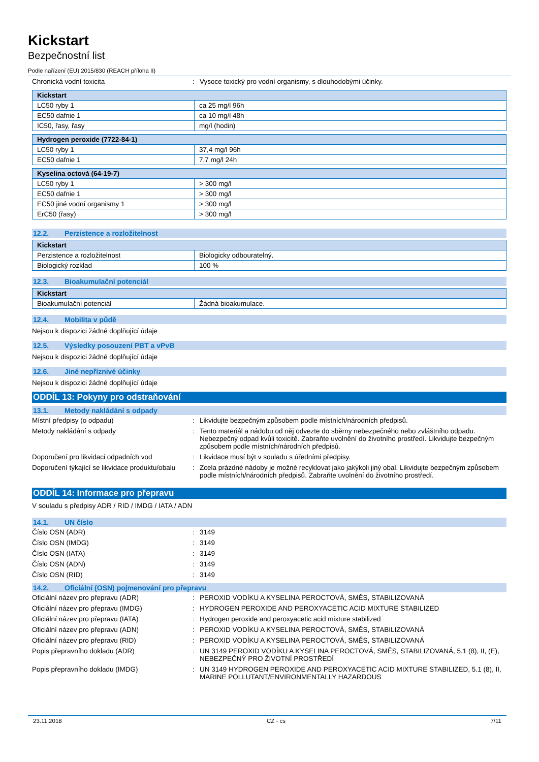Kickstart
Bezpečnostní list
Podle nařízení (EU) 2015/830 (REACH příloha II)
Chronická vodní toxicita : Vysoce toxický pro vodní organismy, s dlouhodobými účinky.
| Kickstart | |
| --- | --- |
| LC50 ryby 1 | ca 25 mg/l 96h |
| EC50 dafnie 1 | ca 10 mg/l 48h |
| IC50, řasy, řasy | mg/l (hodin) |
| Hydrogen peroxide (7722-84-1) | |
| --- | --- |
| LC50 ryby 1 | 37,4 mg/l 96h |
| EC50 dafnie 1 | 7,7 mg/l 24h |
| Kyselina octová (64-19-7) | |
| --- | --- |
| LC50 ryby 1 | > 300 mg/l |
| EC50 dafnie 1 | > 300 mg/l |
| EC50 jiné vodní organismy 1 | > 300 mg/l |
| ErC50 (řasy) | > 300 mg/l |
12.2. Perzistence a rozložitelnost
| Kickstart | |
| --- | --- |
| Perzistence a rozložitelnost | Biologicky odbouratelný. |
| Biologický rozklad | 100 % |
12.3. Bioakumulační potenciál
| Kickstart | |
| --- | --- |
| Bioakumulační potenciál | Žádná bioakumulace. |
12.4. Mobilita v půdě
Nejsou k dispozici žádné doplňující údaje
12.5. Výsledky posouzení PBT a vPvB
Nejsou k dispozici žádné doplňující údaje
12.6. Jiné nepříznivé účinky
Nejsou k dispozici žádné doplňující údaje
ODDÍL 13: Pokyny pro odstraňování
13.1. Metody nakládání s odpady
Místní předpisy (o odpadu) : Likvidujte bezpečným způsobem podle místních/národních předpisů.
Metody nakládání s odpady : Tento materiál a nádobu od něj odvezte do sběrny nebezpečného nebo zvláštního odpadu. Nebezpečný odpad kvůli toxicitě. Zabraňte uvolnění do životního prostředí. Likvidujte bezpečným způsobem podle místních/národních předpisů.
Doporučení pro likvidaci odpadních vod : Likvidace musí být v souladu s úředními předpisy.
Doporučení týkající se likvidace produktu/obalu
: Zcela prázdné nádoby je možné recyklovat jako jakýkoli jiný obal. Likvidujte bezpečným způsobem podle místních/národních předpisů. Zabraňte uvolnění do životního prostředí.
ODDÍL 14: Informace pro přepravu
V souladu s předpisy ADR / RID / IMDG / IATA / ADN
14.1. UN číslo
Číslo OSN (ADR) : 3149
Číslo OSN (IMDG) : 3149
Číslo OSN (IATA) : 3149
Číslo OSN (ADN) : 3149
Číslo OSN (RID) : 3149
14.2. Oficiální (OSN) pojmenování pro přepravu
Oficiální název pro přepravu (ADR) : PEROXID VODÍKU A KYSELINA PEROCTOVÁ, SMĚS, STABILIZOVANÁ
Oficiální název pro přepravu (IMDG) : HYDROGEN PEROXIDE AND PEROXYACETIC ACID MIXTURE STABILIZED
Oficiální název pro přepravu (IATA) : Hydrogen peroxide and peroxyacetic acid mixture stabilized
Oficiální název pro přepravu (ADN) : PEROXID VODÍKU A KYSELINA PEROCTOVÁ, SMĚS, STABILIZOVANÁ
Oficiální název pro přepravu (RID) : PEROXID VODÍKU A KYSELINA PEROCTOVÁ, SMĚS, STABILIZOVANÁ
Popis přepravního dokladu (ADR) : UN 3149 PEROXID VODÍKU A KYSELINA PEROCTOVÁ, SMĚS, STABILIZOVANÁ, 5.1 (8), II, (E), NEBEZPEČNÝ PRO ŽIVOTNÍ PROSTŘEDÍ
Popis přepravního dokladu (IMDG) : UN 3149 HYDROGEN PEROXIDE AND PEROXYACETIC ACID MIXTURE STABILIZED, 5.1 (8), II, MARINE POLLUTANT/ENVIRONMENTALLY HAZARDOUS
23.11.2018 CZ - cs 7/11